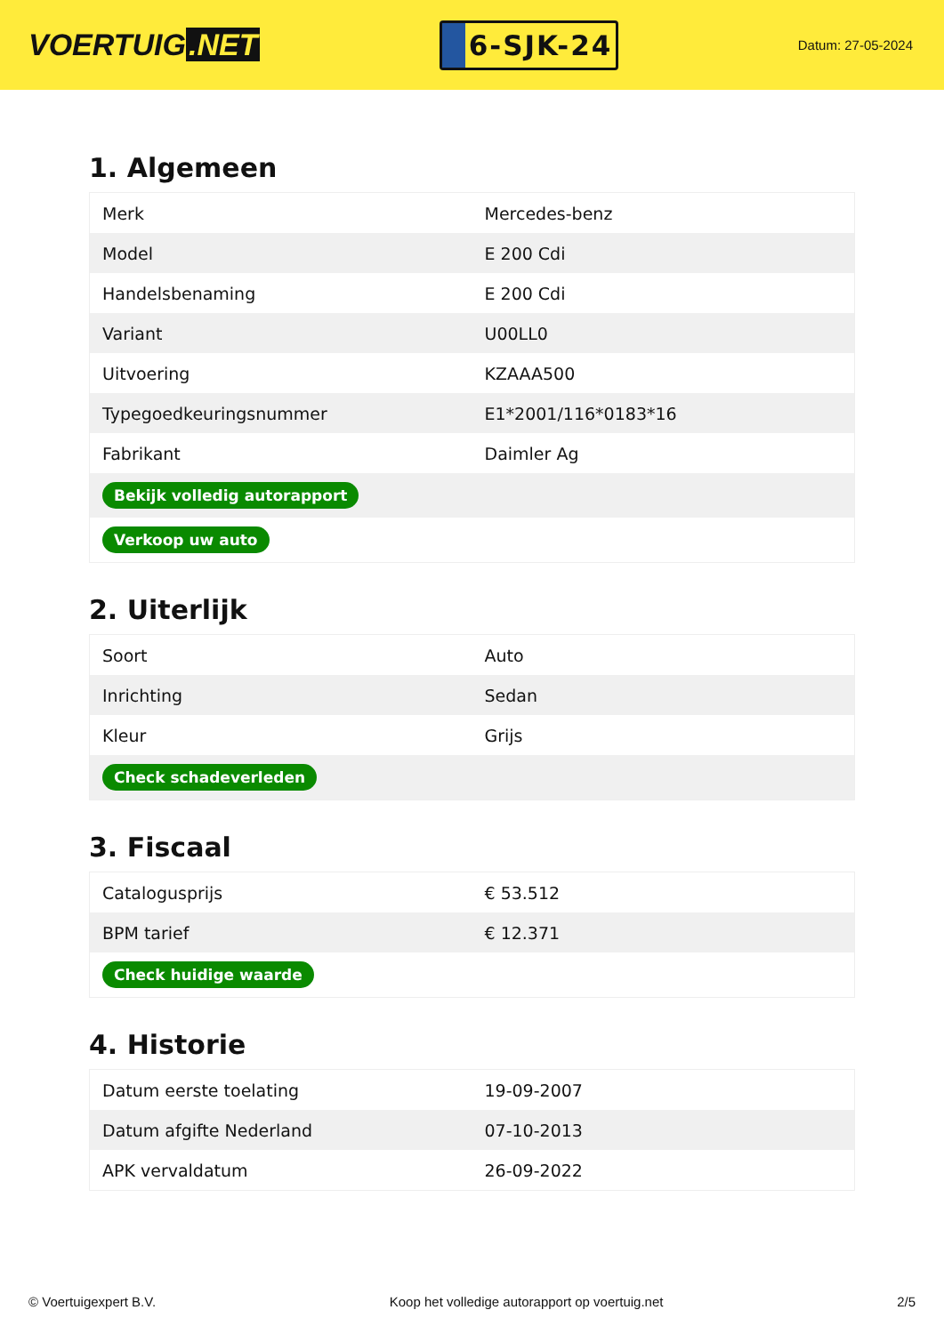VOERTUIG.NET
6-SJK-24
Datum: 27-05-2024
1. Algemeen
| Merk | Mercedes-benz |
| Model | E 200 Cdi |
| Handelsbenaming | E 200 Cdi |
| Variant | U00LL0 |
| Uitvoering | KZAAA500 |
| Typegoedkeuringsnummer | E1*2001/116*0183*16 |
| Fabrikant | Daimler Ag |
| Bekijk volledig autorapport | |
| Verkoop uw auto | |
2. Uiterlijk
| Soort | Auto |
| Inrichting | Sedan |
| Kleur | Grijs |
| Check schadeverleden | |
3. Fiscaal
| Catalogusprijs | € 53.512 |
| BPM tarief | € 12.371 |
| Check huidige waarde | |
4. Historie
| Datum eerste toelating | 19-09-2007 |
| Datum afgifte Nederland | 07-10-2013 |
| APK vervaldatum | 26-09-2022 |
© Voertuigexpert B.V. Koop het volledige autorapport op voertuig.net 2/5